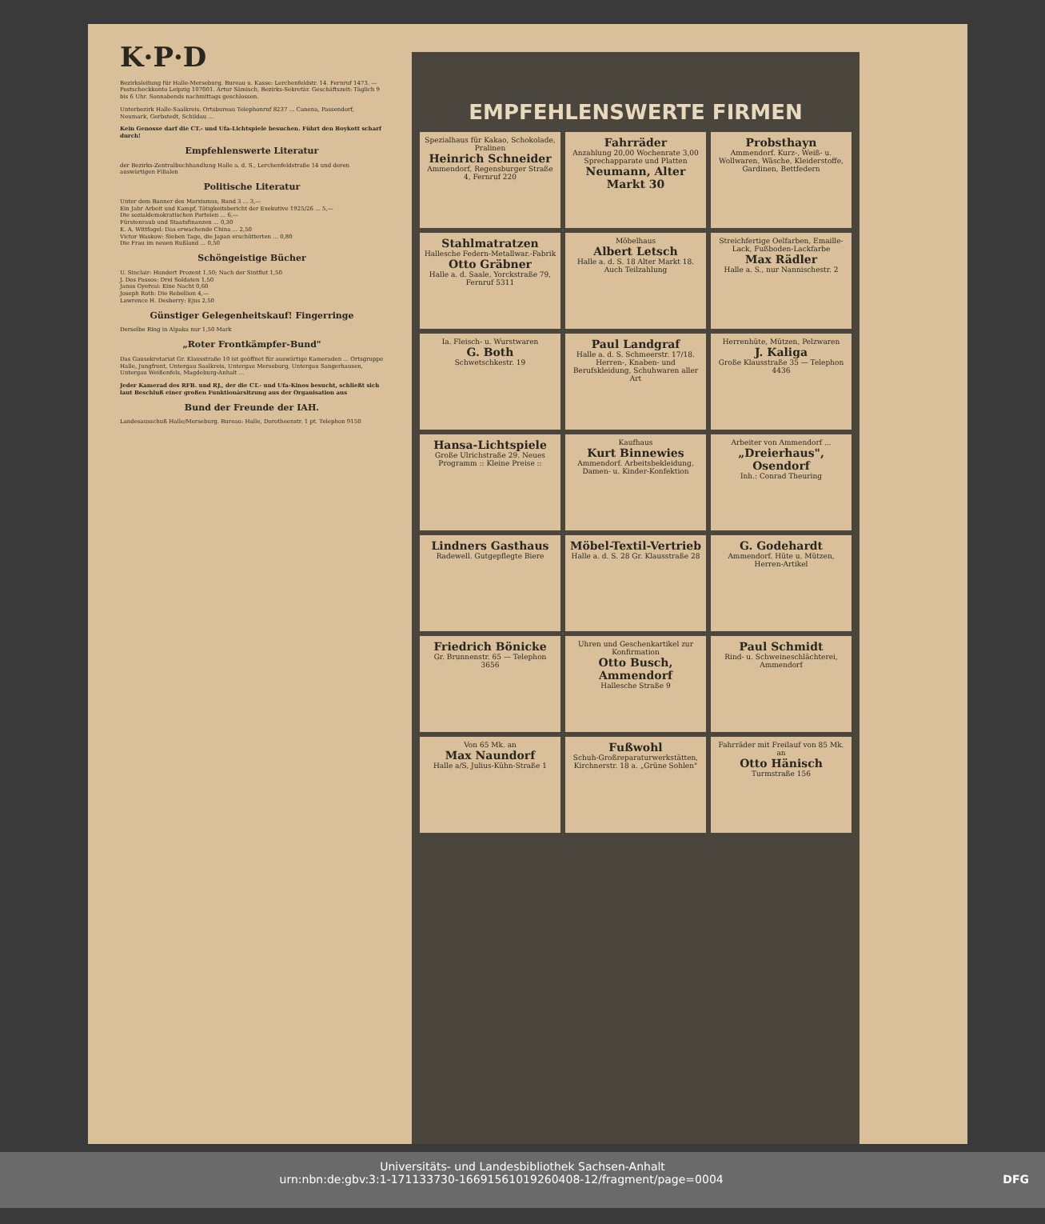K·P·D
Bezirksleitung für Halle-Merseburg. Bureau u. Kasse: Lerchenfeldstr. 14. Fernruf 1473. — Postscheckkonto Leipzig 107001. Artur Sämisch, Bezirks-Sekretär. Geschäftszeit: Täglich 9 bis 6 Uhr. Sonnabends nachmittags geschlossen.
Unterbezirk Halle-Saalkreis. Ortsbureau Telephonruf 8237 ... Canena, Passendorf, Neumark, Gerbstedt, Schildau ...
Kein Genosse darf die CT.- und Ufa-Lichtspiele besuchen. Führt den Boykott scharf durch!
Empfehlenswerte Literatur
der Bezirks-Zentralbuchhandlung Halle a. d. S., Lerchenfeldstraße 14 und deren auswärtigen Filialen
Politische Literatur
Unter dem Banner des Marxismus, Band 3 ... 3,—
Ein Jahr Arbeit und Kampf, Tätigkeitsbericht der Exekutive 1925/26 ... 5,—
Die sozialdemokratischen Parteien ... 6,—
Fürstenraub und Staatsfinanzen ... 0,30
K. A. Wittfogel: Das erwachende China ... 2,50
Victor Waskow: Sieben Tage, die Japan erschütterten ... 0,80
Die Frau im neuen Rußland ... 0,50
Schöngeistige Bücher
U. Sinclair: Hundert Prozent 1,50; Nach der Sintflut 1,50
J. Dos Passos: Drei Soldaten 1,50
Janos Gyetvai: Eine Nacht 0,60
Joseph Roth: Die Rebellion 4,—
Lawrence H. Desberry: Ejus 2,50
Günstiger Gelegenheitskauf! Fingerringe
Derselbe Ring in Alpaka nur 1,50 Mark
„Roter Frontkämpfer-Bund"
Das Gausekretariat Gr. Klausstraße 10 ist geöffnet für auswärtige Kameraden ... Ortsgruppe Halle, Jungfront, Untergau Saalkreis, Untergau Merseburg, Untergau Sangerhausen, Untergau Weißenfels, Magdeburg-Anhalt ...
Jeder Kamerad des RFB. und RJ., der die CT.- und Ufa-Kinos besucht, schließt sich laut Beschluß einer großen Funktionärsitzung aus der Organisation aus
Bund der Freunde der IAH.
Landesausschuß Halle/Merseburg. Bureau: Halle, Dorotheenstr. 1 pt. Telephon 9150
EMPFEHLENSWERTE FIRMEN
Spezialhaus für Kakao, Schokolade, Pralinen
Heinrich Schneider
Ammendorf, Regensburger Straße 4, Fernruf 220
Fahrräder
Anzahlung 20,00 Wochenrate 3,00 Sprechapparate und Platten
Neumann, Alter Markt 30
Probsthayn
Ammendorf. Kurz-, Weiß- u. Wollwaren, Wäsche, Kleiderstoffe, Gardinen, Bettfedern
Stahlmatratzen
Hallesche Federn-Metallwar.-Fabrik
Otto Gräbner
Halle a. d. Saale, Yorckstraße 79, Fernruf 5311
Möbelhaus
Albert Letsch
Halle a. d. S. 18 Alter Markt 18. Auch Teilzahlung
Streichfertige Oelfarben, Emaille-Lack, Fußboden-Lackfarbe
Max Rädler
Halle a. S., nur Nannischestr. 2
Ia. Fleisch- u. Wurstwaren
G. Both
Schwetschkestr. 19
Paul Landgraf
Halle a. d. S. Schmeerstr. 17/18. Herren-, Knaben- und Berufskleidung, Schuhwaren aller Art
Herrenhüte, Mützen, Pelzwaren
J. Kaliga
Große Klausstraße 35 — Telephon 4436
Hansa-Lichtspiele
Große Ulrichstraße 29. Neues Programm :: Kleine Preise ::
Kaufhaus
Kurt Binnewies
Ammendorf. Arbeitsbekleidung, Damen- u. Kinder-Konfektion
Arbeiter von Ammendorf ...
„Dreierhaus", Osendorf
Inh.: Conrad Theuring
Lindners Gasthaus
Radewell. Gutgepflegte Biere
Möbel-Textil-Vertrieb
Halle a. d. S. 28 Gr. Klausstraße 28
G. Godehardt
Ammendorf. Hüte u. Mützen, Herren-Artikel
Friedrich Bönicke
Gr. Brunnenstr. 65 — Telephon 3656
Uhren und Geschenkartikel zur Konfirmation
Otto Busch, Ammendorf
Hallesche Straße 9
Paul Schmidt
Rind- u. Schweineschlächterei, Ammendorf
Von 65 Mk. an
Max Naundorf
Halle a/S, Julius-Kühn-Straße 1
Fußwohl
Schuh-Großreparaturwerkstätten, Kirchnerstr. 18 a. „Grüne Sohlen"
Fahrräder mit Freilauf von 85 Mk. an
Otto Hänisch
Turmstraße 156
Universitäts- und Landesbibliothek Sachsen-Anhalt
urn:nbn:de:gbv:3:1-171133730-16691561019260408-12/fragment/page=0004 DFG